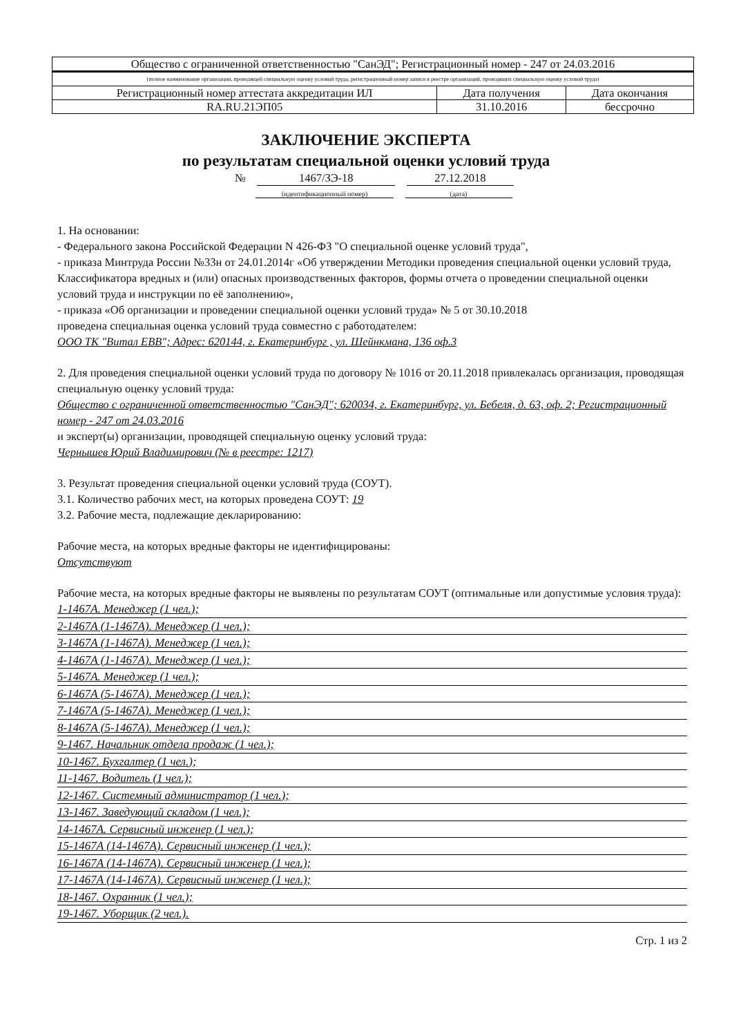| Общество с ограниченной ответственностью "СанЭД"; Регистрационный номер - 247 от 24.03.2016 | | |
| (полное наименование организации, проводящей специальную оценку условий труда, регистрационный номер записи в реестре организаций, проводящих специальную оценку условий труда) | | |
| Регистрационный номер аттестата аккредитации ИЛ | Дата получения | Дата окончания |
| RA.RU.21ЭП05 | 31.10.2016 | бессрочно |
ЗАКЛЮЧЕНИЕ ЭКСПЕРТА
по результатам специальной оценки условий труда
№ 1467/ЗЭ-18 27.12.2018
(идентификационный номер) (дата)
1. На основании:
- Федерального закона Российской Федерации N 426-ФЗ "О специальной оценке условий труда",
- приказа Минтруда России №33н от 24.01.2014г «Об утверждении Методики проведения специальной оценки условий труда, Классификатора вредных и (или) опасных производственных факторов, формы отчета о проведении специальной оценки условий труда и инструкции по её заполнению»,
- приказа «Об организации и проведении специальной оценки условий труда» № 5 от 30.10.2018
проведена специальная оценка условий труда совместно с работодателем:
ООО ТК "Витал ЕВВ"; Адрес: 620144, г. Екатеринбург , ул. Шейнкмана, 136 оф.3
2. Для проведения специальной оценки условий труда по договору № 1016 от 20.11.2018 привлекалась организация, проводящая специальную оценку условий труда:
Общество с ограниченной ответственностью "СанЭД"; 620034, г. Екатеринбург, ул. Бебеля, д. 63, оф. 2; Регистрационный номер - 247 от 24.03.2016
и эксперт(ы) организации, проводящей специальную оценку условий труда:
Чернышев Юрий Владимирович (№ в реестре: 1217)
3. Результат проведения специальной оценки условий труда (СОУТ).
3.1. Количество рабочих мест, на которых проведена СОУТ: 19
3.2. Рабочие места, подлежащие декларированию:
Рабочие места, на которых вредные факторы не идентифицированы:
Отсутствуют
Рабочие места, на которых вредные факторы не выявлены по результатам СОУТ (оптимальные или допустимые условия труда):
1-1467А. Менеджер (1 чел.);
2-1467А (1-1467А). Менеджер (1 чел.);
3-1467А (1-1467А). Менеджер (1 чел.);
4-1467А (1-1467А). Менеджер (1 чел.);
5-1467А. Менеджер (1 чел.);
6-1467А (5-1467А). Менеджер (1 чел.);
7-1467А (5-1467А). Менеджер (1 чел.);
8-1467А (5-1467А). Менеджер (1 чел.);
9-1467. Начальник отдела продаж (1 чел.);
10-1467. Бухгалтер (1 чел.);
11-1467. Водитель (1 чел.);
12-1467. Системный администратор (1 чел.);
13-1467. Заведующий складом (1 чел.);
14-1467А. Сервисный инженер (1 чел.);
15-1467А (14-1467А). Сервисный инженер (1 чел.);
16-1467А (14-1467А). Сервисный инженер (1 чел.);
17-1467А (14-1467А). Сервисный инженер (1 чел.);
18-1467. Охранник (1 чел.);
19-1467. Уборщик (2 чел.).
Стр. 1 из 2